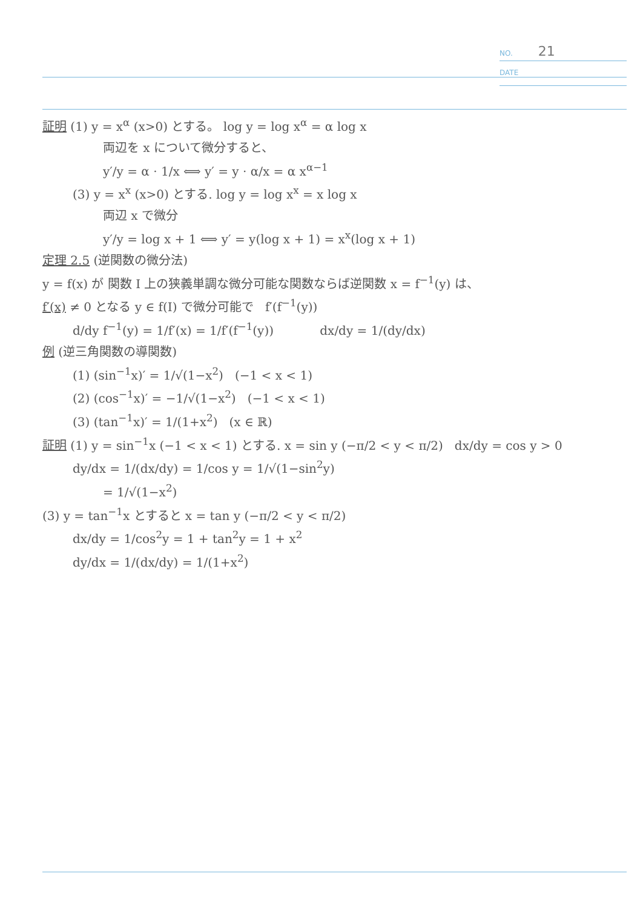NO. 21
DATE
証明 (1) y = x<sup>α</sup> (x>0) とする。 log y = log x<sup>α</sup> = α log x
両辺を x について微分すると、
y′/y = α · 1/x ⟺ y′ = y · α/x = α x<sup>α−1</sup>
(3) y = x<sup>x</sup> (x>0) とする. log y = log x<sup>x</sup> = x log x
両辺 x で微分
y′/y = log x + 1 ⟺ y′ = y(log x + 1) = x<sup>x</sup>(log x + 1)
定理 2.5 (逆関数の微分法)
y = f(x) が 関数 I 上の狭義単調な微分可能な関数ならば逆関数 x = f<sup>−1</sup>(y) は、
f′(x) ≠ 0 となる y ∈ f(I) で微分可能で f′(f<sup>−1</sup>(y))
d/dy f<sup>−1</sup>(y) = 1/f′(x) = 1/f′(f<sup>−1</sup>(y)) dx/dy = 1/(dy/dx)
例 (逆三角関数の導関数)
(1) (sin<sup>−1</sup>x)′ = 1/√(1−x<sup>2</sup>) (−1 < x < 1)
(2) (cos<sup>−1</sup>x)′ = −1/√(1−x<sup>2</sup>) (−1 < x < 1)
(3) (tan<sup>−1</sup>x)′ = 1/(1+x<sup>2</sup>) (x ∈ ℝ)
証明 (1) y = sin<sup>−1</sup>x (−1 < x < 1) とする. x = sin y (−π/2 < y < π/2) dx/dy = cos y > 0
dy/dx = 1/(dx/dy) = 1/cos y = 1/√(1−sin<sup>2</sup>y)
= 1/√(1−x<sup>2</sup>)
(3) y = tan<sup>−1</sup>x とすると x = tan y (−π/2 < y < π/2)
dx/dy = 1/cos<sup>2</sup>y = 1 + tan<sup>2</sup>y = 1 + x<sup>2</sup>
dy/dx = 1/(dx/dy) = 1/(1+x<sup>2</sup>)